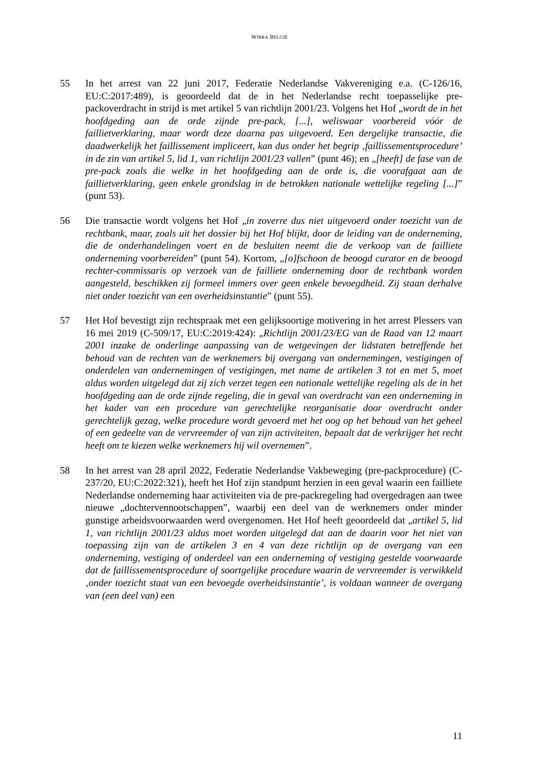WIBRA BELGIË
55 In het arrest van 22 juni 2017, Federatie Nederlandse Vakvereniging e.a. (C-126/16, EU:C:2017:489), is geoordeeld dat de in het Nederlandse recht toepasselijke pre-packoverdracht in strijd is met artikel 5 van richtlijn 2001/23. Volgens het Hof „wordt de in het hoofdgeding aan de orde zijnde pre-pack, [...], weliswaar voorbereid vóór de faillietverklaring, maar wordt deze daarna pas uitgevoerd. Een dergelijke transactie, die daadwerkelijk het faillissement impliceert, kan dus onder het begrip ‚faillissementsprocedure’ in de zin van artikel 5, lid 1, van richtlijn 2001/23 vallen” (punt 46); en „[heeft] de fase van de pre-pack zoals die welke in het hoofdgeding aan de orde is, die voorafgaat aan de faillietverklaring, geen enkele grondslag in de betrokken nationale wettelijke regeling [...]” (punt 53).
56 Die transactie wordt volgens het Hof „in zoverre dus niet uitgevoerd onder toezicht van de rechtbank, maar, zoals uit het dossier bij het Hof blijkt, door de leiding van de onderneming, die de onderhandelingen voert en de besluiten neemt die de verkoop van de failliete onderneming voorbereiden” (punt 54). Kortom, „[o]fschoon de beoogd curator en de beoogd rechter-commissaris op verzoek van de failliete onderneming door de rechtbank worden aangesteld, beschikken zij formeel immers over geen enkele bevoegdheid. Zij staan derhalve niet onder toezicht van een overheidsinstantie” (punt 55).
57 Het Hof bevestigt zijn rechtspraak met een gelijksoortige motivering in het arrest Plessers van 16 mei 2019 (C-509/17, EU:C:2019:424): „Richtlijn 2001/23/EG van de Raad van 12 maart 2001 inzake de onderlinge aanpassing van de wetgevingen der lidstaten betreffende het behoud van de rechten van de werknemers bij overgang van ondernemingen, vestigingen of onderdelen van ondernemingen of vestigingen, met name de artikelen 3 tot en met 5, moet aldus worden uitgelegd dat zij zich verzet tegen een nationale wettelijke regeling als de in het hoofdgeding aan de orde zijnde regeling, die in geval van overdracht van een onderneming in het kader van een procedure van gerechtelijke reorganisatie door overdracht onder gerechtelijk gezag, welke procedure wordt gevoerd met het oog op het behoud van het geheel of een gedeelte van de vervreemder of van zijn activiteiten, bepaalt dat de verkrijger het recht heeft om te kiezen welke werknemers hij wil overnemen”.
58 In het arrest van 28 april 2022, Federatie Nederlandse Vakbeweging (pre-packprocedure) (C-237/20, EU:C:2022:321), heeft het Hof zijn standpunt herzien in een geval waarin een failliete Nederlandse onderneming haar activiteiten via de pre-packregeling had overgedragen aan twee nieuwe „dochtervennootschappen”, waarbij een deel van de werknemers onder minder gunstige arbeidsvoorwaarden werd overgenomen. Het Hof heeft geoordeeld dat „artikel 5, lid 1, van richtlijn 2001/23 aldus moet worden uitgelegd dat aan de daarin voor het niet van toepassing zijn van de artikelen 3 en 4 van deze richtlijn op de overgang van een onderneming, vestiging of onderdeel van een onderneming of vestiging gestelde voorwaarde dat de faillissementsprocedure of soortgelijke procedure waarin de vervreemder is verwikkeld ‚onder toezicht staat van een bevoegde overheidsinstantie’, is voldaan wanneer de overgang van (een deel van) een
11